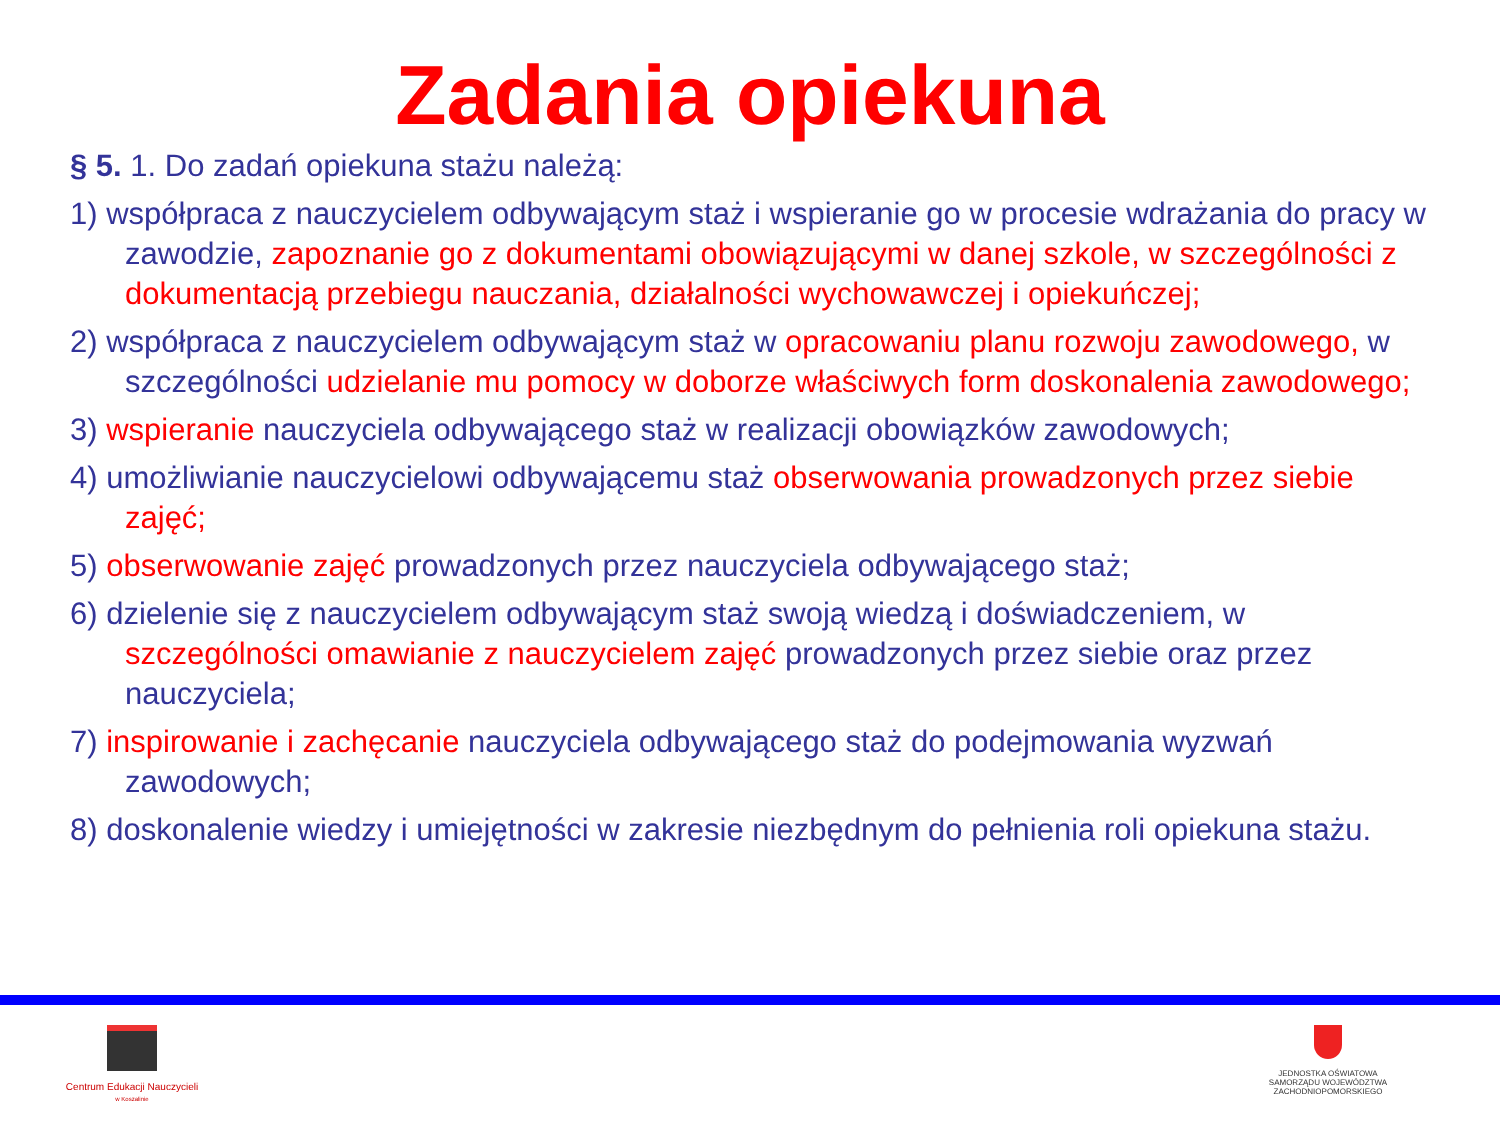Zadania opiekuna
§ 5. 1. Do zadań opiekuna stażu należą:
1) współpraca z nauczycielem odbywającym staż i wspieranie go w procesie wdrażania do pracy w zawodzie, zapoznanie go z dokumentami obowiązującymi w danej szkole, w szczególności z dokumentacją przebiegu nauczania, działalności wychowawczej i opiekuńczej;
2) współpraca z nauczycielem odbywającym staż w opracowaniu planu rozwoju zawodowego, w szczególności udzielanie mu pomocy w doborze właściwych form doskonalenia zawodowego;
3) wspieranie nauczyciela odbywającego staż w realizacji obowiązków zawodowych;
4) umożliwianie nauczycielowi odbywającemu staż obserwowania prowadzonych przez siebie zajęć;
5) obserwowanie zajęć prowadzonych przez nauczyciela odbywającego staż;
6) dzielenie się z nauczycielem odbywającym staż swoją wiedzą i doświadczeniem, w szczególności omawianie z nauczycielem zajęć prowadzonych przez siebie oraz przez nauczyciela;
7) inspirowanie i zachęcanie nauczyciela odbywającego staż do podejmowania wyzwań zawodowych;
8) doskonalenie wiedzy i umiejętności w zakresie niezbędnym do pełnienia roli opiekuna stażu.
Centrum Edukacji Nauczycieli
w Koszalinie
JEDNOSTKA OŚWIATOWA
SAMORZĄDU WOJEWÓDZTWA
ZACHODNIOPOMORSKIEGO